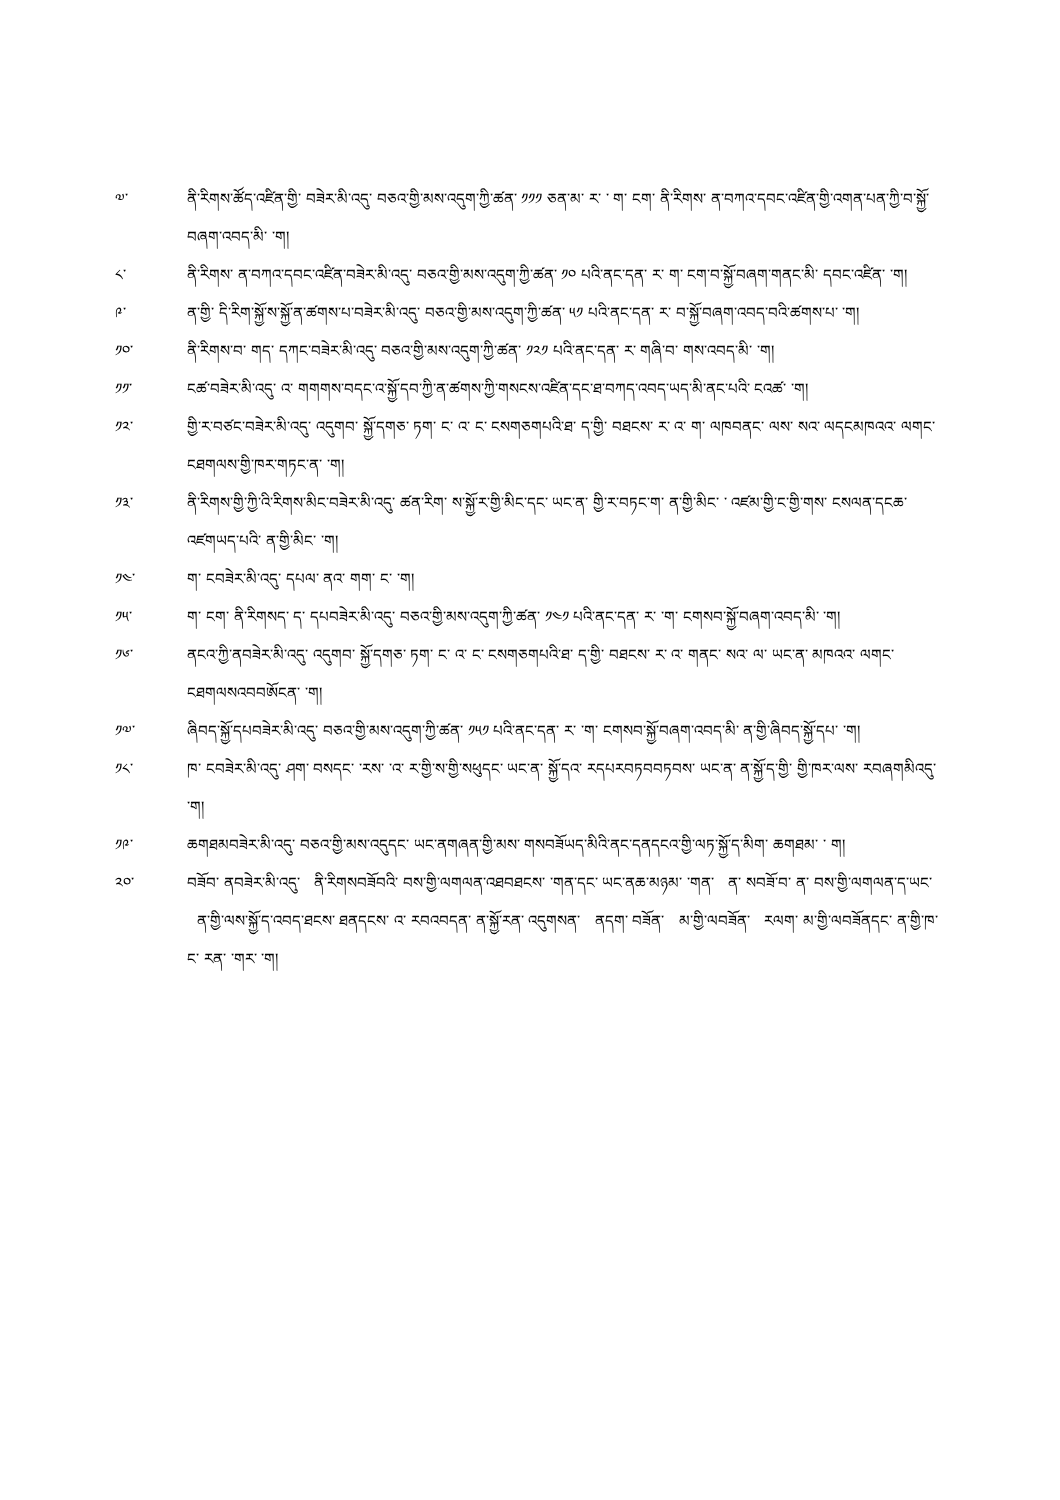༧་ ནི་རིགས་ཚོད་འཛིན་གྱི་ བཟེར་མི་འདུ་ བཅའ་གྱི་མས་འདུག་ཀྱི་ཚན་ ༡༡༡ ཅན་མ་ ར་ ་ ག་ ངག་ ནི་རིགས་ ན་བཀའ་དབང་འཛིན་གྱི་འགན་པན་ཀྱི་བ་སྐྱོ་བཞག་འབད་མི་ ་ག།
༨་ ནི་རིགས་ ན་བཀའ་དབང་འཛིན་བཟེར་མི་འདུ་ བཅའ་གྱི་མས་འདུག་ཀྱི་ཚན་ ༡༠ པའི་ནང་དན་ ར་ ག་ ངག་བ་སྐྱོ་བཞག་གནང་མི་ དབང་འཛིན་ ་ག།
༩་ ན་གྱི་ དི་རིག་སྐྱོ་ས་སྐྱོ་ན་ཚགས་པ་བཟེར་མི་འདུ་ བཅའ་གྱི་མས་འདུག་ཀྱི་ཚན་ ༥༡ པའི་ནང་དན་ ར་ བ་སྐྱོ་བཞག་འབད་བའི་ཚགས་པ་ ་ག།
༡༠་ ནི་རིགས་བ་ གད་ དཀང་བཟེར་མི་འདུ་ བཅའ་གྱི་མས་འདུག་ཀྱི་ཚན་ ༡༢༡ པའི་ནང་དན་ ར་ གཞི་བ་ གས་འབད་མི་ ་ག།
༡༡་ ངཚ་བཟེར་མི་འདུ་ འ་ གགགས་བདང་འ་སྐྱོ་དབ་ཀྱི་ན་ཚགས་ཀྱི་གསངས་འཛིན་དང་ཐ་བཀད་འབད་ཡད་མི་ནང་པའི་ ངའཚ་ ་ག།
༡༢་ གྱི་ར་བཙང་བཟེར་མི་འདུ་ འདུགབ་ སྐྱོ་དགཅ་ ཏག་ ང་ འ་ ང་ ངསགཅགཔའི་ཐ་ ད་གྱི་ བཐངས་ ར་ འ་ ག་ ལཁབནང་ ལས་ སའ་ ལདངམཁའའ་ ལགང་ ངཐགལས་གྱི་ཁར་གཏང་ན་ ་ག།
༡༣་ ནི་རིགས་གྱི་ཀྱི་འི་རིགས་མིང་བཟེར་མི་འདུ་ ཚན་རིག་ ས་སྐྱོ་ར་གྱི་མིང་དང་ ཡང་ན་ གྱི་ར་བཏང་ག་ ན་གྱི་མིང་ ་ འཛམ་གྱི་ང་གྱི་གས་ ངསལན་དངཆ་འཛགཡད་པའི་ ན་གྱི་མིང་ ་ག།
༡༤་ ག་ ངབཟེར་མི་འདུ་ དཔལ་ ནའ་ གག་ ང་ ་ག།
༡༥་ ག་ ངག་ ནི་རིགསད་ ད་ དཔབཟེར་མི་འདུ་ བཅའ་གྱི་མས་འདུག་ཀྱི་ཚན་ ༡༤༡ པའི་ནང་དན་ ར་ ་ག་ ངགསབ་སྐྱོ་བཞག་འབད་མི་ ་ག།
༡༦་ ནངའ་ཀྱི་ནབཟེར་མི་འདུ་ འདུགབ་ སྐྱོ་དགཅ་ ཏག་ ང་ འ་ ང་ ངསགཅགཔའི་ཐ་ ད་གྱི་ བཐངས་ ར་ འ་ གནང་ སའ་ ལ་ ཡང་ན་ མཁའའ་ ལགང་ ངཐགལསའབབཨོངན་ ་ག།
༡༧་ ཞིབད་སྐྱོ་དཔབཟེར་མི་འདུ་ བཅའ་གྱི་མས་འདུག་ཀྱི་ཚན་ ༡༥༡ པའི་ནང་དན་ ར་ ་ག་ ངགསབ་སྐྱོ་བཞག་འབད་མི་ ན་གྱི་ཞིབད་སྐྱོ་དཔ་ ་ག།
༡༨་ ཁ་ ངབཟེར་མི་འདུ་ ཤག་ བསདང་ ་རས་ ་འ་ ར་གྱི་ས་གྱི་སཕུདང་ ཡང་ན་ སྐྱོ་དའ་ རདཔརབཏབབཏབས་ ཡང་ན་ ན་སྐྱོ་ད་གྱི་ གྱི་ཁར་ལས་ རབཞགམིའདུ་ ་ག།
༡༩་ ཆགཐམབཟེར་མི་འདུ་ བཅའ་གྱི་མས་འདུདང་ ཡང་ནགཞན་གྱི་མས་ གསབཟོཡད་མིའི་ནང་དནདངའ་གྱི་ལཏ་སྐྱོ་ད་མིག་ ཆགཐམ་ ་ ག།
༢༠་ བཟོབ་ ནབཟེར་མི་འདུ་ ནི་རིགསབཟོབའི་ བས་གྱི་ལགལན་འཐབཐངས་ ་གན་དང་ ཡང་ནཆ་མཉམ་ ་གན་ ན་ སབཟོ་བ་ ན་ བས་གྱི་ལགལན་ད་ཡང་ ན་གྱི་ལས་སྐྱོ་ད་འབད་ཐངས་ ཐནདངས་ འ་ རབའབདན་ ན་སྐྱོ་རན་ འདུགསན་ ནདག་ བཟོན་ མ་གྱི་ལབཟོན་ རལག་ མ་གྱི་ལབཟོནདང་ ན་གྱི་ཁ་ ང་ རན་ ་གར་ ་ག།